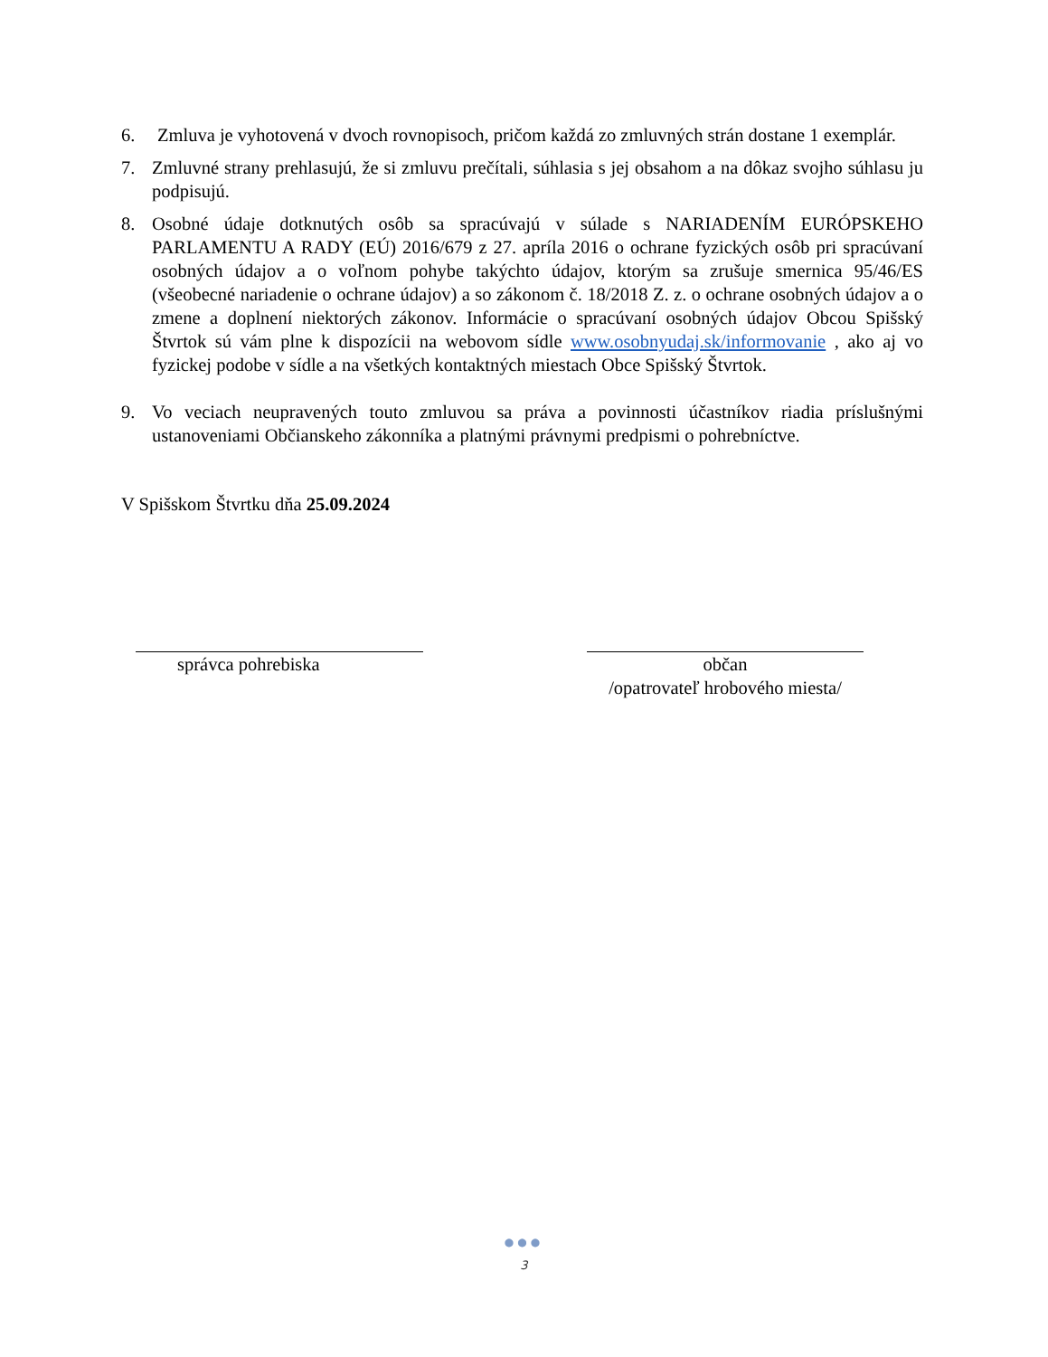6. Zmluva je vyhotovená v dvoch rovnopisoch, pričom každá zo zmluvných strán dostane 1 exemplár.
7. Zmluvné strany prehlasujú, že si zmluvu prečítali, súhlasia s jej obsahom a na dôkaz svojho súhlasu ju podpisujú.
8. Osobné údaje dotknutých osôb sa spracúvajú v súlade s NARIADENÍM EURÓPSKEHO PARLAMENTU A RADY (EÚ) 2016/679 z 27. apríla 2016 o ochrane fyzických osôb pri spracúvaní osobných údajov a o voľnom pohybe takýchto údajov, ktorým sa zrušuje smernica 95/46/ES (všeobecné nariadenie o ochrane údajov) a so zákonom č. 18/2018 Z. z. o ochrane osobných údajov a o zmene a doplnení niektorých zákonov. Informácie o spracúvaní osobných údajov Obcou Spišský Štvrtok sú vám plne k dispozícii na webovom sídle www.osobnyudaj.sk/informovanie , ako aj vo fyzickej podobe v sídle a na všetkých kontaktných miestach Obce Spišský Štvrtok.
9. Vo veciach neupravených touto zmluvou sa práva a povinnosti účastníkov riadia príslušnými ustanoveniami Občianskeho zákonníka a platnými právnymi predpismi o pohrebníctve.
V Spišskom Štvrtku dňa 25.09.2024
správca pohrebiska občan
/opatrovateľ hrobového miesta/
●●●
3